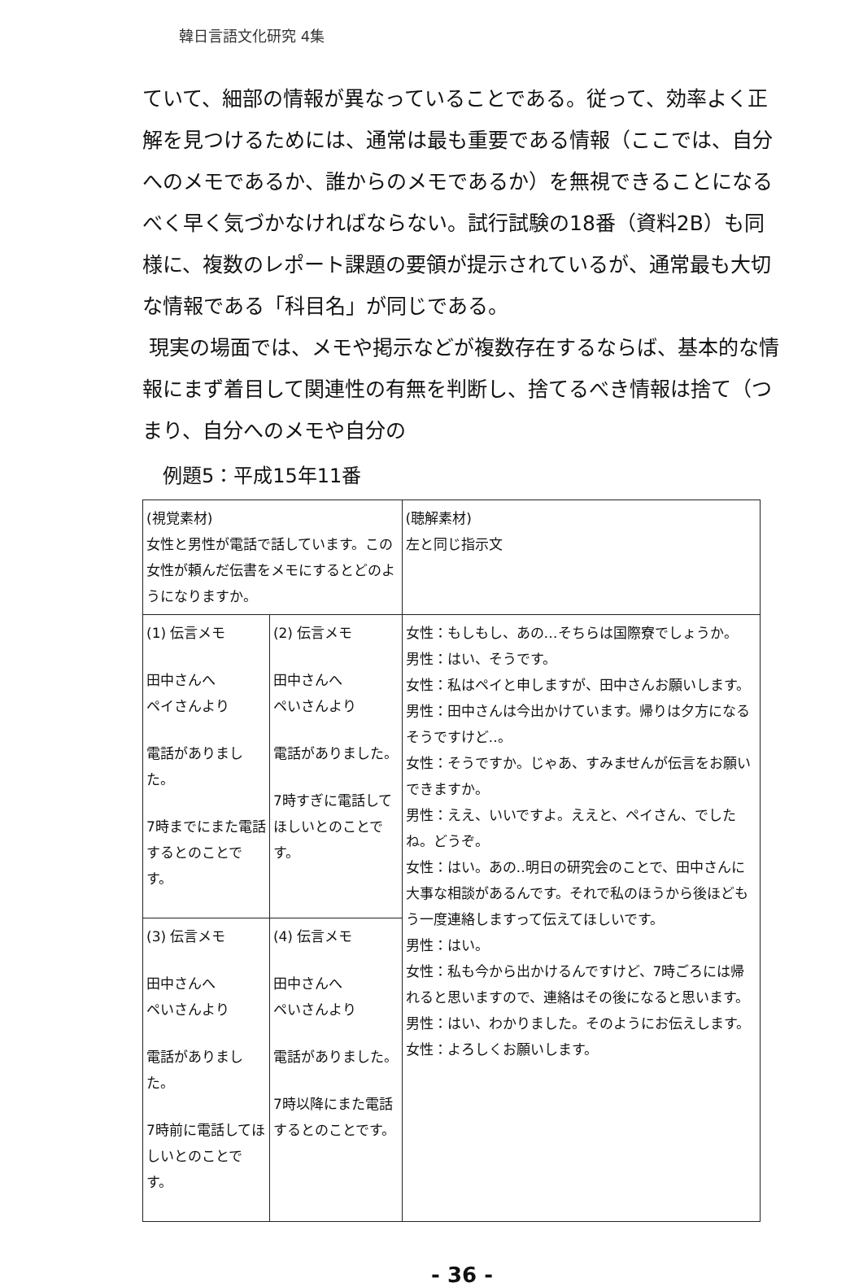韓日言語文化研究 4集
ていて、細部の情報が異なっていることである。従って、効率よく正解を見つけるためには、通常は最も重要である情報（ここでは、自分へのメモであるか、誰からのメモであるか）を無視できることになるべく早く気づかなければならない。試行試験の18番（資料2B）も同様に、複数のレポート課題の要領が提示されているが、通常最も大切な情報である「科目名」が同じである。
現実の場面では、メモや掲示などが複数存在するならば、基本的な情報にまず着目して関連性の有無を判断し、捨てるべき情報は捨て（つまり、自分へのメモや自分の
例題5：平成15年11番
| (視覚素材) 女性と男性が電話で話しています。この女性が頼んだ伝書をメモにするとどのようになりますか。 | | (聴解素材) 左と同じ指示文 |
| (1) 伝言メモ 田中さんへ ペイさんより 電話がありました。 7時までにまた電話するとのことです。 | (2) 伝言メモ 田中さんへ ペいさんより 電話がありました。 7時すぎに電話してほしいとのことです。 | 女性：もしもし、あの…そちらは国際寮でしょうか。 男性：はい、そうです。 女性：私はペイと申しますが、田中さんお願いします。 男性：田中さんは今出かけています。帰りは夕方になるそうですけど‥。 女性：そうですか。じゃあ、すみませんが伝言をお願いできますか。 男性：ええ、いいですよ。ええと、ペイさん、でしたね。どうぞ。 女性：はい。あの‥明日の研究会のことで、田中さんに大事な相談があるんです。それで私のほうから後ほどもう一度連絡しますって伝えてほしいです。 男性：はい。 女性：私も今から出かけるんですけど、7時ごろには帰れると思いますので、連絡はその後になると思います。 男性：はい、わかりました。そのようにお伝えします。 女性：よろしくお願いします。 |
| (3) 伝言メモ 田中さんへ ペいさんより 電話がありました。 7時前に電話してほしいとのことです。 | (4) 伝言メモ 田中さんへ ペいさんより 電話がありました。 7時以降にまた電話するとのことです。 | |
- 36 -